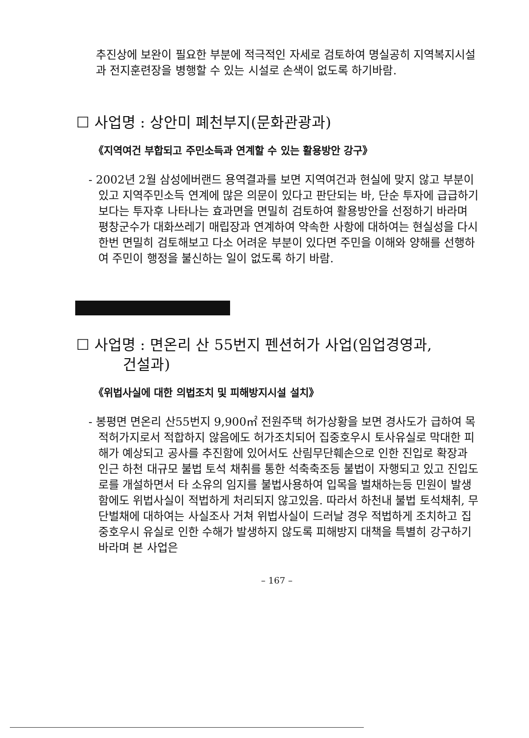추진상에 보완이 필요한 부분에 적극적인 자세로 검토하여 명실공히 지역복지시설과 전지훈련장을 병행할 수 있는 시설로 손색이 없도록 하기바람.
☐ 사업명 : 상안미 폐천부지(문화관광과)
《지역여건 부합되고 주민소득과 연계할 수 있는 활용방안 강구》
- 2002년 2월 삼성에버랜드 용역결과를 보면 지역여건과 현실에 맞지 않고 부분이 있고 지역주민소득 연계에 많은 의문이 있다고 판단되는 바, 단순 투자에 급급하기 보다는 투자후 나타나는 효과면을 면밀히 검토하여 활용방안을 선정하기 바라며 평창군수가 대화쓰레기 매립장과 연계하여 약속한 사항에 대하여는 현실성을 다시한번 면밀히 검토해보고 다소 어려운 부분이 있다면 주민을 이해와 양해를 선행하여 주민이 행정을 불신하는 일이 없도록 하기 바람.
☐ 사업명 : 면온리 산 55번지 펜션허가 사업(임업경영과,
건설과)
《위법사실에 대한 의법조치 및 피해방지시설 설치》
- 봉평면 면온리 산55번지 9,900㎡ 전원주택 허가상황을 보면 경사도가 급하여 목적허가지로서 적합하지 않음에도 허가조치되어 집중호우시 토사유실로 막대한 피해가 예상되고 공사를 추진함에 있어서도 산림무단훼손으로 인한 진입로 확장과 인근 하천 대규모 불법 토석 채취를 통한 석축축조등 불법이 자행되고 있고 진입도로를 개설하면서 타 소유의 임지를 불법사용하여 입목을 벌채하는등 민원이 발생함에도 위법사실이 적법하게 처리되지 않고있음. 따라서 하천내 불법 토석채취, 무단벌채에 대하여는 사실조사 거쳐 위법사실이 드러날 경우 적법하게 조치하고 집중호우시 유실로 인한 수해가 발생하지 않도록 피해방지 대책을 특별히 강구하기 바라며 본 사업은
– 167 –